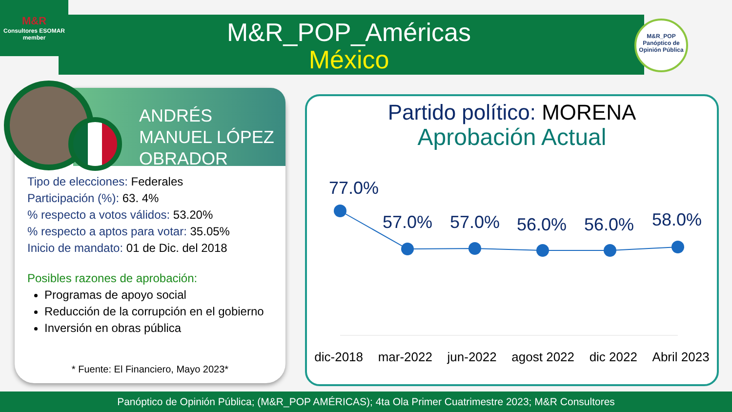M&R
Consultores ESOMAR member
M&R_POP_Américas
México
M&R_POP
Panóptico de Opinión Pública
ANDRÉS MANUEL LÓPEZ OBRADOR
Tipo de elecciones: Federales
Participación (%): 63. 4%
% respecto a votos válidos: 53.20%
% respecto a aptos para votar: 35.05%
Inicio de mandato: 01 de Dic. del 2018
Posibles razones de aprobación:
Programas de apoyo social
Reducción de la corrupción en el gobierno
Inversión en obras pública
* Fuente: El Financiero, Mayo 2023*
Partido político: MORENA
Aprobación Actual
77.0%
57.0%
57.0%
56.0%
56.0%
58.0%
dic-2018 mar-2022 jun-2022 agost 2022 dic 2022 Abril 2023
Panóptico de Opinión Pública; (M&R_POP AMÉRICAS); 4ta Ola Primer Cuatrimestre 2023; M&R Consultores